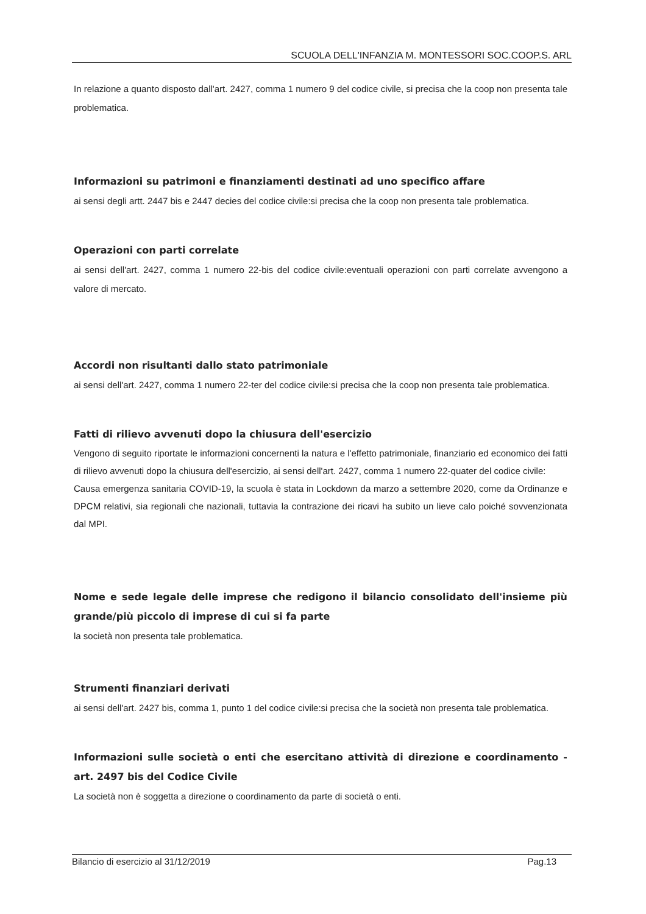SCUOLA DELL'INFANZIA M. MONTESSORI SOC.COOP.S. ARL
In relazione a quanto disposto dall'art. 2427, comma 1 numero 9 del codice civile, si precisa che la coop non presenta tale problematica.
Informazioni su patrimoni e finanziamenti destinati ad uno specifico affare
ai sensi degli artt. 2447 bis e 2447 decies del codice civile:si precisa che la coop non presenta tale problematica.
Operazioni con parti correlate
ai sensi dell'art. 2427, comma 1 numero 22-bis del codice civile:eventuali operazioni con parti correlate avvengono a valore di mercato.
Accordi non risultanti dallo stato patrimoniale
ai sensi dell'art. 2427, comma 1 numero 22-ter del codice civile:si precisa che la coop non presenta tale problematica.
Fatti di rilievo avvenuti dopo la chiusura dell'esercizio
Vengono di seguito riportate le informazioni concernenti la natura e l'effetto patrimoniale, finanziario ed economico dei fatti di rilievo avvenuti dopo la chiusura dell'esercizio, ai sensi dell'art. 2427, comma 1 numero 22-quater del codice civile:
Causa emergenza sanitaria COVID-19, la scuola è stata in Lockdown da marzo a settembre 2020, come da Ordinanze e DPCM relativi, sia regionali che nazionali, tuttavia la contrazione dei ricavi ha subito un lieve calo poiché sovvenzionata dal MPI.
Nome e sede legale delle imprese che redigono il bilancio consolidato dell'insieme più grande/più piccolo di imprese di cui si fa parte
la società non presenta tale problematica.
Strumenti finanziari derivati
ai sensi dell'art. 2427 bis, comma 1, punto 1 del codice civile:si precisa che la società non presenta tale problematica.
Informazioni sulle società o enti che esercitano attività di direzione e coordinamento - art. 2497 bis del Codice Civile
La società non è soggetta a direzione o coordinamento da parte di società o enti.
Bilancio di esercizio al 31/12/2019 Pag.13